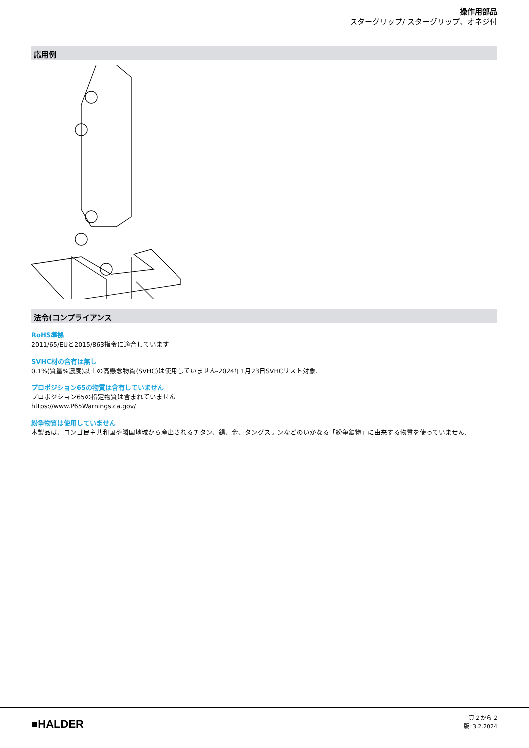操作用部品
スターグリップ/ スターグリップ、オネジ付
応用例
法令(コンプライアンス
RoHS準拠
2011/65/EUと2015/863指令に適合しています
SVHC材の含有は無し
0.1%(質量%濃度)以上の高懸念物質(SVHC)は使用していません-2024年1月23日SVHCリスト対象.
プロポジション65の物質は含有していません
プロポジション65の指定物質は含まれていません
https://www.P65Warnings.ca.gov/
紛争物質は使用していません
本製品は、コンゴ民主共和国や隣国地域から産出されるチタン、錫、金、タングステンなどのいかなる「紛争鉱物」に由来する物質を使っていません.
■HALDER
頁 2 から 2
版: 3.2.2024